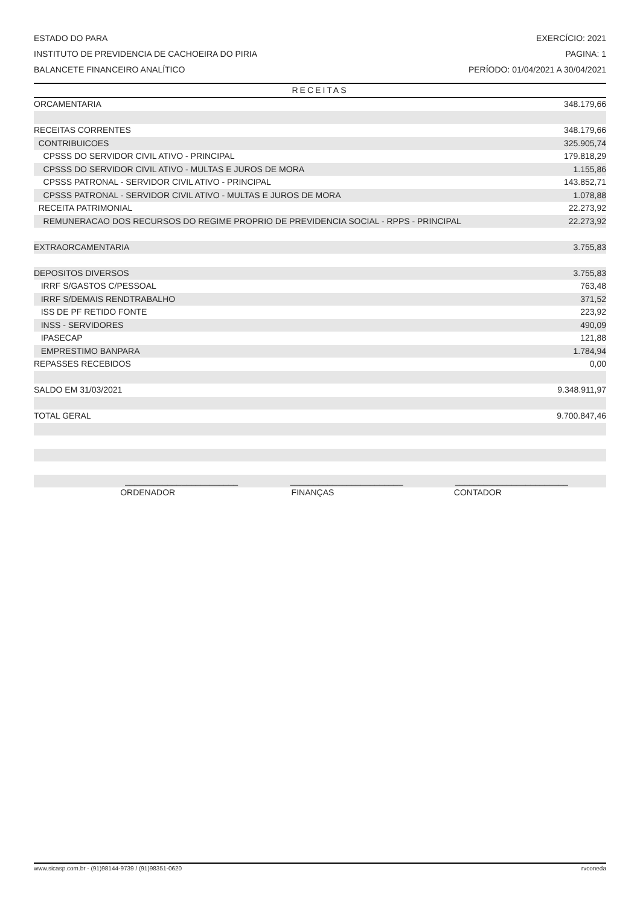ESTADO DO PARA EXERCÍCIO: 2021
INSTITUTO DE PREVIDENCIA DE CACHOEIRA DO PIRIA PAGINA: 1
BALANCETE FINANCEIRO ANALÍTICO PERÍODO: 01/04/2021 A 30/04/2021
RECEITAS
| ORCAMENTARIA | 348.179,66 |
| RECEITAS CORRENTES | 348.179,66 |
| CONTRIBUICOES | 325.905,74 |
| CPSSS DO SERVIDOR CIVIL ATIVO - PRINCIPAL | 179.818,29 |
| CPSSS DO SERVIDOR CIVIL ATIVO - MULTAS E JUROS DE MORA | 1.155,86 |
| CPSSS PATRONAL - SERVIDOR CIVIL ATIVO - PRINCIPAL | 143.852,71 |
| CPSSS PATRONAL - SERVIDOR CIVIL ATIVO - MULTAS E JUROS DE MORA | 1.078,88 |
| RECEITA PATRIMONIAL | 22.273,92 |
| REMUNERACAO DOS RECURSOS DO REGIME PROPRIO DE PREVIDENCIA SOCIAL - RPPS - PRINCIPAL | 22.273,92 |
| EXTRAORCAMENTARIA | 3.755,83 |
| DEPOSITOS DIVERSOS | 3.755,83 |
| IRRF S/GASTOS C/PESSOAL | 763,48 |
| IRRF S/DEMAIS RENDTRABALHO | 371,52 |
| ISS DE PF RETIDO FONTE | 223,92 |
| INSS - SERVIDORES | 490,09 |
| IPASECAP | 121,88 |
| EMPRESTIMO BANPARA | 1.784,94 |
| REPASSES RECEBIDOS | 0,00 |
| SALDO EM 31/03/2021 | 9.348.911,97 |
| TOTAL GERAL | 9.700.847,46 |
| ________________________ ________________________ ________________________ | |
ORDENADOR FINANÇAS CONTADOR
www.sicasp.com.br - (91)98144-9739 / (91)98351-0620 rvconeda